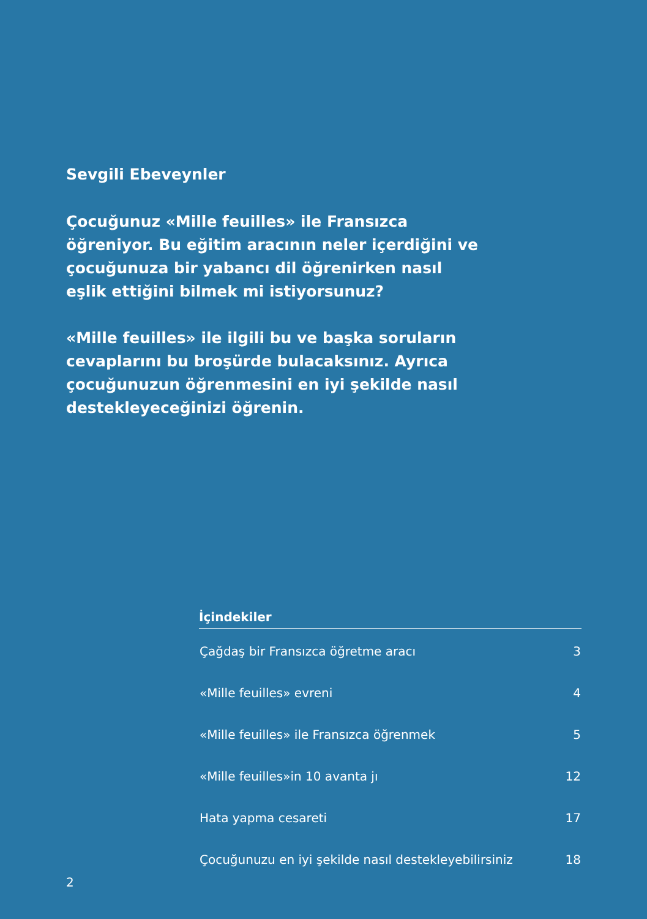Sevgili Ebeveynler
Çocuğunuz «Mille feuilles» ile Fransızca öğreniyor. Bu eğitim aracının neler içerdiğini ve çocuğunuza bir yabancı dil öğrenirken nasıl eşlik ettiğini bilmek mi istiyorsunuz?
«Mille feuilles» ile ilgili bu ve başka soruların cevaplarını bu broşürde bulacaksınız. Ayrıca çocuğunuzun öğrenmesini en iyi şekilde nasıl destekleyeceğinizi öğrenin.
İçindekiler
| Çağdaş bir Fransızca öğretme aracı | 3 |
| «Mille feuilles» evreni | 4 |
| «Mille feuilles» ile Fransızca öğrenmek | 5 |
| «Mille feuilles»in 10 avanta jı | 12 |
| Hata yapma cesareti | 17 |
| Çocuğunuzu en iyi şekilde nasıl destekleyebilirsiniz | 18 |
2